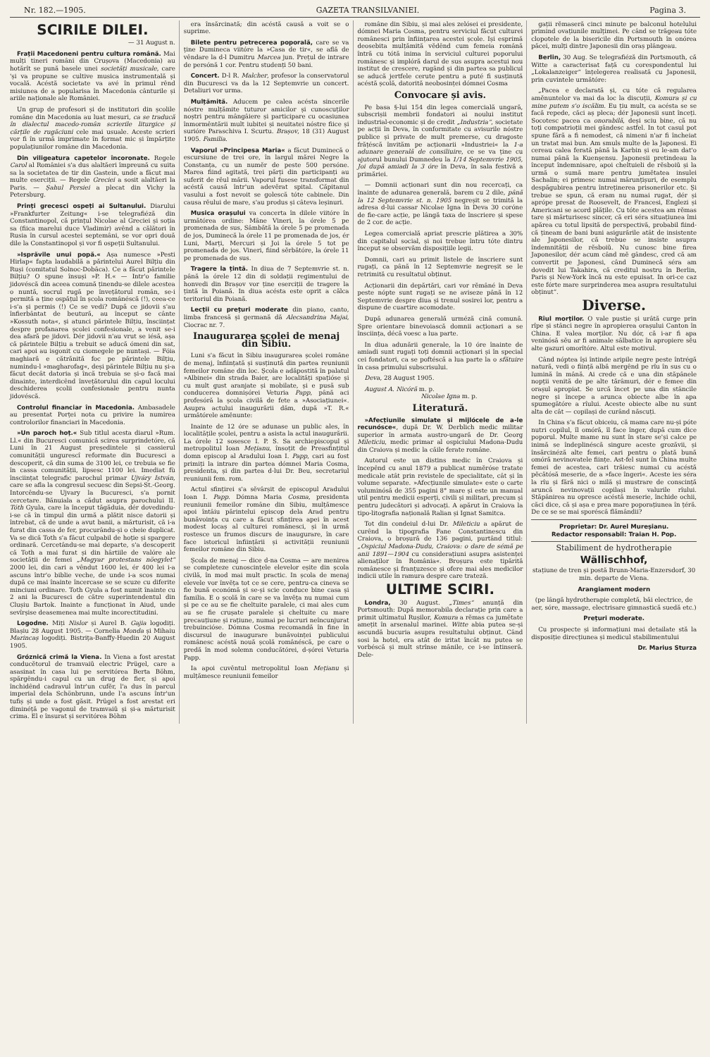Nr. 182.—1905. GAZETA TRANSILVANIEI. Pagina 3.
SCIRILE DILEI.
— 31 August n.
Frații Macedoneni pentru cultura română. Mai mulți tineri români din Crușova (Macedonia) au hotărît se pună basele unei societăți musicale, care 'și va propune se cultive musica instrumentală și vocală. Acéstă societate va avé în primul rênd misiunea de a popularisa în Macedonia cânturile și ariile naționale ale României.
Un grup de profesori și de institutori din școlile române din Macedonia au luat mesuri, ca se traducă în dialectul macedo-român scrierile liturgice și cărțile de rugăciuni cele mai usuale. Aceste scrieri vor fi în urmă imprimate în format mic și împărțite populațiunilor române din Macedonia.
Din viligeatura capetelor încoronate. Regele Carol al României s'a dus alaltăeri împreună cu suita sa la societatea de tir din Gastein, unde a făcut mai multe eserciții. — Regele Greciei a sosit alaltăeri la Paris. — Șahul Persiei a plecat din Vichy la Petersburg.
Prinți grecesci ospeți ai Sultanului. Diarului »Frankfurter Zeitung« i-se telegrafiéză din Constantinopol, că prințul Nicolae al Greciei și soția sa (fiica marelui duce Vladimir) avênd a călători în Rusia în cursul acestei septemâni, se vor opri două dile la Constantinopol și vor fi ospeții Sultanului.
»Isprăvile unui popă.« Așa numesce »Pesti Hirlap« fapta laudabilă a părintelui Aurel Bilțiu din Ruși (comitatul Solnoc-Dobâca). Ce a făcut părintele Bilțiu? O spune însuși »P. H.« — Intr'o familie jidovéscă din aceea comună ținendu-se dilele acestea o nuntă, socrul rugă pe învețătorul român, se-i permită a ține ospățul în școla românéscă (!), ceea-ce i-s'a și permis (!) Ce se vedi? După ce jidovii s'au înfierbântat de beutură, au început se cânte »Kossuth nota«, și atunci părintele Bilțiu, însciințat despre profanarea școlei confesionale, a venit se-i dea afară pe jidovi. Dér jidovii n'au vrut se iésă, așa că părintele Bilțiu a trebuit se aducă ómeni din sat, cari apoi au isgonit cu ciomegele pe nuntași. — Fóia maghiară e cătrănită foc pe părintele Bilțiu, numindu-l »magharofag«, deși părintele Bilțiu nu și-a făcut decât datoria și încă trebuia se și-o facă mai dinainte, interdicênd învețătorului din capul locului deschiderea școlii confesionale pentru nunta jidovéscă.
Controlul financiar în Macedonia. Ambasadele au presentat Porței nota cu privire la numirea controlorilor financiari în Macedonia.
»Un paroch hoț.« Sub titlul acesta diarul »Rum. Ll.« din Bucuresci comunică scirea surprindetóre, că Luni în 21 August președintele și cassierul comunității ungurescî reformate din Bucuresci a descoperit, că din suma de 3100 lei, ce trebuia se fie în cassa comunității, lipsesc 1100 lei. Imediat fù însciințat telegrafic parochul primar Ujváry István, care se afla la congresul secuesc din Sepsi-St.-Georg. Intorcêndu-se Ujvary la Bucuresci, s'a pornit cercetare. Bănuiala a cădut asupra parochului II. Tóth Gyula, care la început tăgăduia, dér dovedindu-i-se că în timpul din urmă a plătit nisce datorii și întrebat, că de unde a avut banii, a mărturisit, că i-a furat din cassa de fer, procurându-și o cheie duplicat. Va se dică Toth s'a făcut culpabil de hoție și spargere ordinară. Cercetându-se mai departe, s'a descoperit că Toth a mai furat și din hârtiile de valóre ale societății de femei „Magyar protestans nöegylet“ 2000 lei, din cari a vêndut 1600 lei, ér 400 lei i-a ascuns într'o biblie veche, de unde i-a scos numai după ce mai înainte încercase se se scuze cu diferite minciuni ordinare. Toth Gyula a fost numit înainte cu 2 ani la Bucuresci de către superintendentul din Clușiu Bartok. Inainte a funcționat în Aiud, unde sevîrșise deasemenea mai multe incorectitudini.
Logodne. Miți Nislor și Aurel B. Gajia logodiți. Blașiu 28 August 1905. — Cornelia Monda și Mihaiu Marincaș logodiți. Bistrița-Banffy-Huedin 20 August 1905.
Gróznică crimă la Viena. In Viena a fost arestat conducĕtorul de tramvaiŭ electric Prügel, care a asasinat în casa lui pe servitórea Berta Böhm, spărgêndu-i capul cu un drug de fier, și apoi închidênd cadravul într'un cufĕr, l'a dus în parcul imperial dela Schönbrunn, unde l'a ascuns într'un tufiș și unde a fost găsit. Prügel a fost arestat eri diminéță pe vagonul de tramvaiŭ și și-a mărturisit crima. El e însurat și servitórea Böhm
era însărcinată; din acéstă causă a voit se o suprime.
Bilete pentru petrecerea poporală, care se va ține Dumineca viitóre la »Casa de tir«, se află de vêndare la d-l Dumitru Marcea jun. Prețul de intrare de persónă 1 cor. Pentru studenți 50 bani.
Concert. D-l R. Malcher, profesor la conservatorul din Bucuresci va da la 12 Septemvrie un concert. Detaliuri vor urma.
Mulțămită. Aducem pe calea acésta sincerile nóstre mulțămite tuturor amicilor și cunoscuților noștri pentru mângâiere și participare cu ocasiunea înmormêntării mult iubitei și neuitatei nóstre fiice și surióre Paraschiva I. Scurtu. Brașov, 18 (31) August 1905. Familia.
Vaporul »Principesa Maria« a făcut Duminecă o escursiune de trei ore, în largul mărei Negre la Constanța, cu un numĕr de peste 500 persóne. Marea fiind agitată, trei părți din participanți au suferit de rĕul mării. Vaporul fusese transformat din acéstă causă într'un adevĕrat spital. Căpitanul vasului a fost nevoit se golescă tóte cabinele. Din causa rĕului de mare, s'au produs și câteva leșinuri.
Musica orașului va concerta în dilele viitóre în următórea ordine: Mâne Vineri, la órele 5 pe promenada de sus, Sâmbătă la órele 5 pe promenada de jos, Duminecă la órele 11 pe promenada de jos, ér Luni, Marți, Mercuri și Joi la órele 5 tot pe promenada de jos. Vineri, fiind sĕrbătóre, la órele 11 pe promenada de sus.
Tragere la țintă. In diua de 7 Septemvrie st. n. până la órele 12 din di soldații regimentului de honvedi din Brașov vor ține eserciții de tragere la țintă în Poiană. In diua acésta este oprit a călca teritoriul din Poiană.
Lecții cu prețuri moderate din piano, canto, limba francesă și germană dă Alecsandrina Majai, Ciocrac nr. 7.
Inaugurarea școlei de menaj din Sibiu.
Luni s'a făcut în Sibiu inaugurarea școlei române de menaj, înființată și susținută din partea reuniunii femeilor române din loc. Școla e adăpostită în palatul »Albinei« din strada Baier, are localități spațióse și cu mult gust aranjate și mobilate, și e pusă sub conducerea domnișórei Veturia Papp, până aci profesóră la școla civilă de fete a »Asociațiunei«. Asupra actului inaugurării dăm, după »T. R.« următórele amĕnunte:
Inainte de 12 óre se adunase un public ales, în localitățile școlei, pentru a asista la actul inaugurării. La órele 12 sosesce I. P. S. Sa archiepiscopul și metropolitul Ioan Mețianu, însoțit de Preasfințitul domn episcop al Aradului Ioan I. Papp, cari au fost primiți la intrare din partea dómnei Maria Cosma, presidenta, și din partea d-lui Dr. Beu, secretariul reuniunii fem. rom.
Actul sfințirei s'a sĕvârșit de episcopul Aradului Ioan I. Papp. Dómna Maria Cosma, presidenta reuniunii femeilor române din Sibiu, mulțămesce apoi întâiu părintelui episcop dela Arad pentru bunăvoința cu care a făcut sfințirea apei în acest modest locaș al culturei românesci, și în urmă rostesce un frumos discurs de inaugurare, în care face istoricul înființării și activității reuniunii femeilor române din Sibiu.
Școla de menaj — dice d-na Cosma — are menirea se completeze cunoscințele elevelor eșite din școla civilă, în mod mai mult practic. In școla de menaj elevele vor învĕța tot ce se cere, pentru-ca cineva se fie bună económă și se-și scie conduce bine casa și familia. E o școlă în care se va învĕța nu numai cum și pe ce au se fie cheltuite paralele, ci mai ales cum au se fie crușate paralele și cheltuite cu mare precauțiune și rațiune, numai pe lucruri neîncunjurat trebuincióse. Dómna Cosma recomandă în fine în discursul de inaugurare bunăvoinței publicului românesc acéstă nouă școlă românéscă, pe care o predă în mod solemn conducătórei, d-șórei Veturia Papp.
Ia apoi cuvêntul metropolitul Ioan Mețianu și mulțămesce reuniunii femeilor
române din Sibiu, și mai ales zelósei ei presidente, dómnei Maria Cosma, pentru serviciul făcut culturei românesci prin înființarea acestei școle. Iși esprimă deosebita mulțămită vĕdênd cum femeia română întră cu tótă inima în serviciul culturei poporului românesc și implóră darul de sus asupra acestui nou institut de crescere, rugând și din partea sa publicul se aducă jertfele cerute pentru a puté fi susținută acéstă școlă, datorită neobosinței dómnei Cosma
Convocare și avis.
Pe basa §-lui 154 din legea comercială ungară, subscrișii membrii fondatori ai noului institut industrial-economic și de credit „Industria“, societate pe acții în Deva, în conformitate cu avisurile nóstre publice și private de mult premerse, cu dragoste frățéscă învităm pe acționarii »Industriei« la 1-a adunare generală de consiliuire, ce se va ține cu ajutorul bunului Dumnedeu la 1/14 Septemvrie 1905, Joi după amiadi la 3 óre în Deva, în sala festivă a primăriei.
— Domnii acționari sunt din nou recercați, ca înainte de adunarea generală, barem cu 2 dile, până la 12 Septemvrie st. n. 1905 negreșit se trimită la adresa d-lui cassar Nicolae Igna în Deva 30 coróne de fie-care acție, pe lângă taxa de înscriere și spese de 2 cor. de acție.
Legea comercială apriat prescrie plătirea a 30% din capitalul social, și noi trebue întru tóte dintru început se observăm disposițiile legii.
Domnii, cari au primit listele de înscriere sunt rugați, ca până în 12 Septemvrie negreșit se le retrimită cu resultatul obținut.
Acționarii din depărtări, cari vor rĕmâné în Deva peste nópte sunt rugați se ne aviseze până în 12 Septemvrie despre diua și trenul sosirei lor, pentru a dispune de cuartire acomodate.
După adunarea generală urméză cină comună. Spre orientare binevoiască domnii acționari a se însciința, décă voesc a lua parte.
In diua adunării generale, la 10 óre înainte de amiadi sunt rugați toți domnii acționari și în special cei fondatori, ca se poftéscă a lua parte la o sfătuire în casa primului subscrisului.
Deva, 28 August 1905.
August A. Nicóră m. p.
Nicolae Igna m. p.
Literatură.
»Afecțiunile simulate și mijlócele de a-le recunósce«, după Dr. W. Derblich medic militar superior în armata austro-ungară de Dr. Georg Mileticiu, medic primar al ospiciului Madona-Dudu din Craiova și medic la căile ferate române.
Autorul este un distins medic în Craiova și începênd cu anul 1879 a publicat numĕróse tratate medicale atât prin revistele de specialitate, cât și în volume separate. »Afecțiunile simulate« este o carte voluminósă de 355 pagini 8° mare și este un manual util pentru medicii esperți, civili și militari, precum și pentru judecători și advocați. A apărut în Craiova la tipo-litografia națională Ralian și Ignat Samitca.
Tot din condeiul d-lui Dr. Mileticiu a apărut de curênd la tipografia Fane Constantinescu din Craiova, o broșură de 136 pagini, purtând titlul: „Ospiciul Madona-Dudu, Craiova: o dare de sémă pe anii 1891—1904 cu considerațiuni asupra asistenței alienaților în România«. Broșura este tipărită românesce și franțuzesce și ofere mai ales medicilor indicii utile în ramura despre care trateză.
ULTIME SCIRI.
Londra, 30 August. „Times“ anunță din Portsmouth: După memorabila declarație prin care a primit ultimatul Rușilor, Komura a rĕmas ca jumĕtate amețit în arsenalul marinei. Witte abia putea se-și ascundă bucuria asupra resultatului obținut. Când sosi la hotel, era atât de iritat încât nu putea se vorbéscă și mult strînse mânile, ce i-se întinseră. Dele-
gații rĕmaseră cinci minute pe balconul hotelului primind ovațiunile mulțimei. Pe când se trăgeau tóte clopotele de la bisericile din Portsmouth în onórea păcei, mulți dintre Japonesii din oraș plângeau.
Berlin, 30 Aug. Se telegrafiéză din Portsmouth, că Witte a caracterisat față cu corespondentul lui „Lokalanzeiger“ înțelegerea realisată cu Japonesii, prin cuvintele următóre:
„Pacea e declarată și, cu tóte că regularea amĕnuntelor va mai da loc la discuții, Komura și cu mine putem s'o iscălim. Eu țiu mult, ca acésta se se facă repede, căci aș pleca; dér Japonesii sunt înceți. Socotesc pacea ca onorabilă, deși sciu bine, că nu toți compatrioții mei gândesc astfel. In tot casul pot spune fără a fi nemodest, că nimeni n'ar fi încheiat un tratat mai bun. Am smuls multe de la Japonesi. Ei cereau calea ferată până la Karbin și eu le-am dat'o numai până la Kuenșensu. Japonesii pretindeau la început îndemnisare, apoi cheltuieli de rĕsboiŭ și la urmă o sumă mare pentru jumĕtatea insulei Sachalin; ei primesc numai mărunțișuri, de esemplu despăgubirea pentru întreținerea prisonerilor etc. Și trebue se spun, că eram nu numai rugat, dér și aprópe presat de Roosevelt, de Francesi, Englezi și Americani se acord plățile. Cu tóte acestea am rĕmas tare și mărturisesc sincer, că eri séra situațiunea îmi apărea cu totul lipsită de perspectivă, probabil fiind-că țineam de bani buni asigurările atât de insistente ale Japonesilor, că trebue se insiste asupra îndemnității de rĕsboiŭ. Nu cunosc bine firea Japonesilor, dér acum când mĕ gândesc, cred că am convertit pe Japonesi, când Duminecă séra am dovedit lui Takahira, că creditul nostru în Berlin, Paris și New-York încă nu este epuisat. In ori-ce caz este fórte mare surprinderea mea asupra resultatului obținut“.
Diverse.
Rîul morților. O vale pustie și urâtă curge prin rîpe și stânci negre în apropierea orașului Canton în China. E valea morților. Nu dór, că i-ar fi apa veninósă sĕu ar fi animale sălbatice în apropiere sĕu alte gazuri omorîtóre. Altul este motivul.
Când nóptea își întinde aripile negre peste întrégă natură, vedi o ființă albă mergênd pe rîu în sus cu o lumină în mână. Ai crede că e una din stăpânele nopții venită de pe alte tărâmuri, dér e femee din orașul apropiat. Se urcă încet pe una din stâncile negre și începe a arunca obiecte albe în apa spumegătóre a rîului. Aceste obiecte albe nu sunt alta de cât — copilași de curând născuți.
In China s'a făcut obiceiu, că mama care nu-și póte nutri copilul, îl omóră, îl face înger, după cum dice poporul. Multe mame nu sunt în stare se'și calce pe inimă se îndeplinéscă singure aceste grozăvii, și însărcinéză alte femei, cari pentru o plată bună omóră nevinovatele ființe. Ast-fel sunt în China multe femei de acestea, cari trăiesc numai cu acéstă pĕcătósă meserie, de a »face îngeri«. Aceste ies séra la rîu și fără nici o milă și mustrare de conscință aruncă nevinovații copilași în valurile rîului. Stăpânirea nu opresce acéstă meserie, închide ochii, căci dice, că și așa e prea mare poporațiunea în țéră. De ce se se mai sporéscă flămândii?
Proprietar: Dr. Aurel Mureșianu.
Redactor responsabil: Traian H. Pop.
Stabiliment de hydrotherapie
Wällischhof,
stațiune de tren și postă Brunn-Maria-Enzersdorf, 30 min. departe de Viena.
Arangiament modern
(pe lângă hydrotherapie completă, băi electrice, de aer, sóre, massage, electrisare gimnastică suedă etc.)
Prețuri moderate.
Cu prospecte și informațiuni mai detailate stă la disposiție direcțiunea și medicul stabilimentului
Dr. Marius Sturza